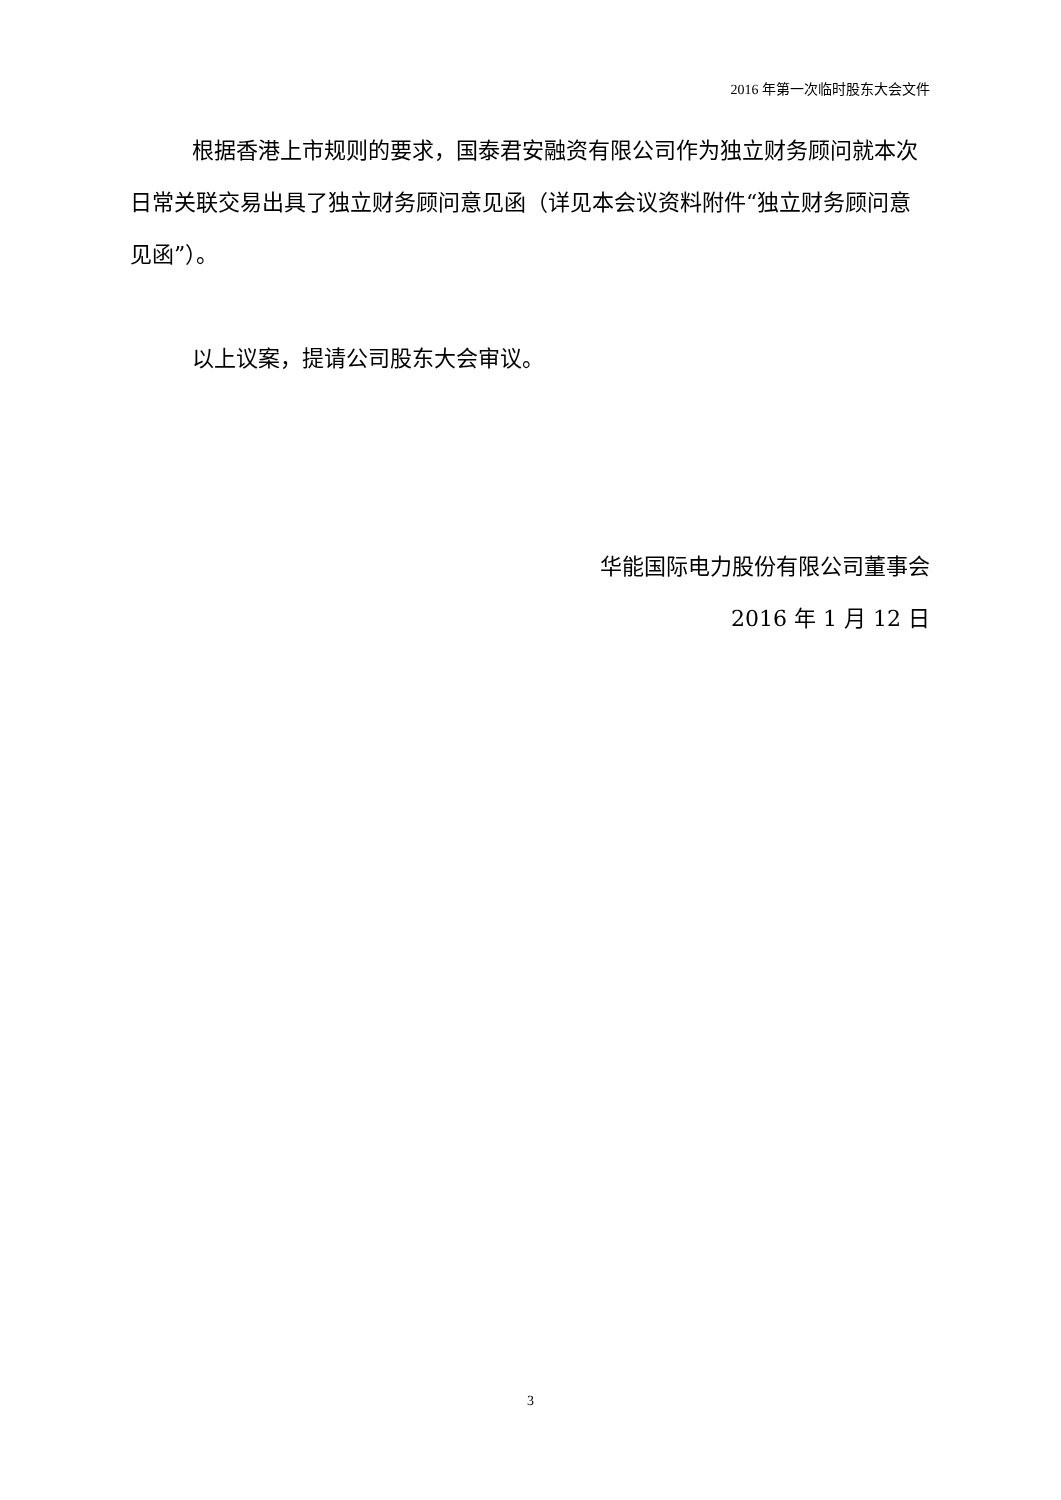2016 年第一次临时股东大会文件
根据香港上市规则的要求，国泰君安融资有限公司作为独立财务顾问就本次日常关联交易出具了独立财务顾问意见函（详见本会议资料附件“独立财务顾问意见函”）。
以上议案，提请公司股东大会审议。
华能国际电力股份有限公司董事会
2016 年 1 月 12 日
3